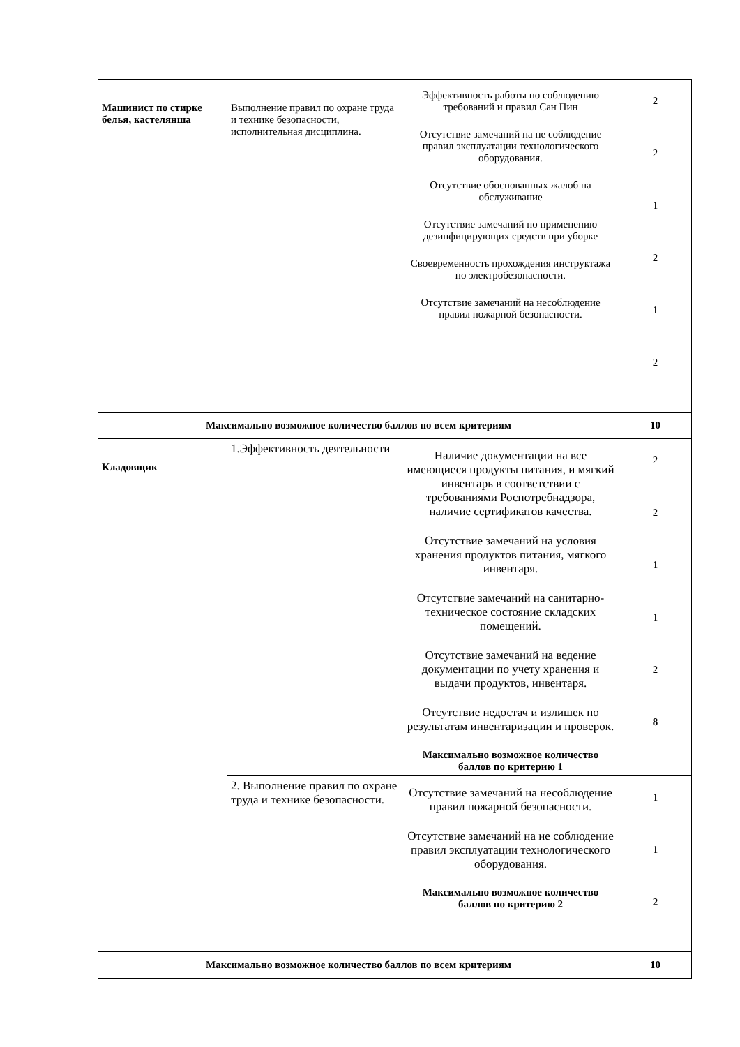| Машинист по стирке белья, кастелянша | Выполнение правил по охране труда и технике безопасности, исполнительная дисциплина. | Эффективность работы по соблюдению требований и правил Сан Пин Отсутствие замечаний на не соблюдение правил эксплуатации технологического оборудования. Отсутствие обоснованных жалоб на обслуживание Отсутствие замечаний по применению дезинфицирующих средств при уборке Своевременность прохождения инструктажа по электробезопасности. Отсутствие замечаний на несоблюдение правил пожарной безопасности. | 2 2 1 2 1 2 |
| Максимально возможное количество баллов по всем критериям | | | 10 |
| Кладовщик | 1.Эффективность деятельности | Наличие документации на все имеющиеся продукты питания, и мягкий инвентарь в соответствии с требованиями Роспотребнадзора, наличие сертификатов качества. Отсутствие замечаний на условия хранения продуктов питания, мягкого инвентаря. Отсутствие замечаний на санитарно-техническое состояние складских помещений. Отсутствие замечаний на ведение документации по учету хранения и выдачи продуктов, инвентаря. Отсутствие недостач и излишек по результатам инвентаризации и проверок. Максимально возможное количество баллов по критерию 1 | 2 2 1 1 2 8 |
| | 2. Выполнение правил по охране труда и технике безопасности. | Отсутствие замечаний на несоблюдение правил пожарной безопасности. Отсутствие замечаний на не соблюдение правил эксплуатации технологического оборудования. Максимально возможное количество баллов по критерию 2 | 1 1 2 |
| Максимально возможное количество баллов по всем критериям | | | 10 |